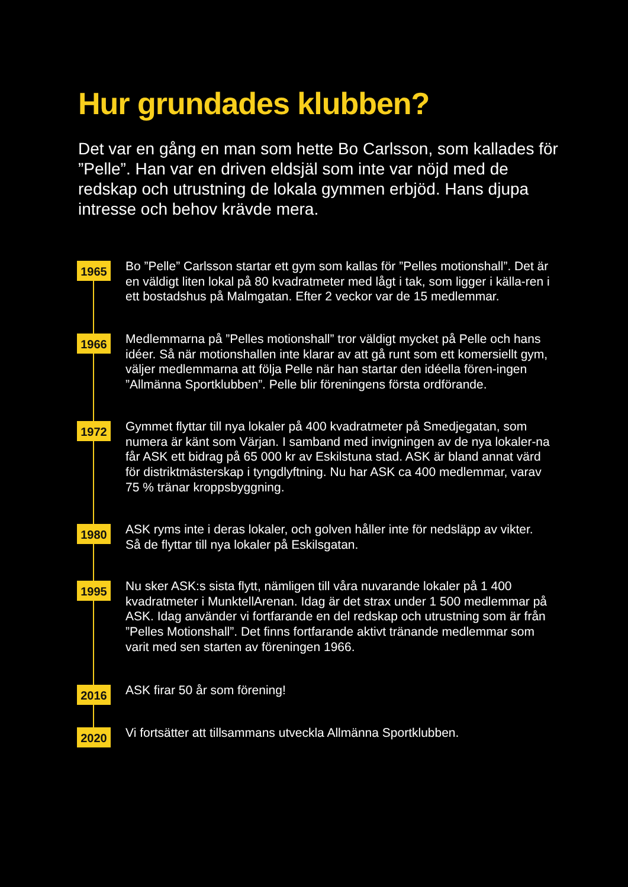Hur grundades klubben?
Det var en gång en man som hette Bo Carlsson, som kallades för ”Pelle”. Han var en driven eldsjäl som inte var nöjd med de redskap och utrustning de lokala gymmen erbjöd. Hans djupa intresse och behov krävde mera.
1965
Bo ”Pelle” Carlsson startar ett gym som kallas för ”Pelles motionshall”. Det är en väldigt liten lokal på 80 kvadratmeter med lågt i tak, som ligger i källa-ren i ett bostadshus på Malmgatan. Efter 2 veckor var de 15 medlemmar.
1966
Medlemmarna på ”Pelles motionshall” tror väldigt mycket på Pelle och hans idéer. Så när motionshallen inte klarar av att gå runt som ett komersiellt gym, väljer medlemmarna att följa Pelle när han startar den idéella fören-ingen ”Allmänna Sportklubben”. Pelle blir föreningens första ordförande.
1972
Gymmet flyttar till nya lokaler på 400 kvadratmeter på Smedjegatan, som numera är känt som Värjan. I samband med invigningen av de nya lokaler-na får ASK ett bidrag på 65 000 kr av Eskilstuna stad. ASK är bland annat värd för distriktmästerskap i tyngdlyftning. Nu har ASK ca 400 medlemmar, varav 75 % tränar kroppsbyggning.
1980
ASK ryms inte i deras lokaler, och golven håller inte för nedsläpp av vikter. Så de flyttar till nya lokaler på Eskilsgatan.
1995
Nu sker ASK:s sista flytt, nämligen till våra nuvarande lokaler på 1 400 kvadratmeter i MunktellArenan. Idag är det strax under 1 500 medlemmar på ASK. Idag använder vi fortfarande en del redskap och utrustning som är från ”Pelles Motionshall”. Det finns fortfarande aktivt tränande medlemmar som varit med sen starten av föreningen 1966.
2016
ASK firar 50 år som förening!
2020
Vi fortsätter att tillsammans utveckla Allmänna Sportklubben.